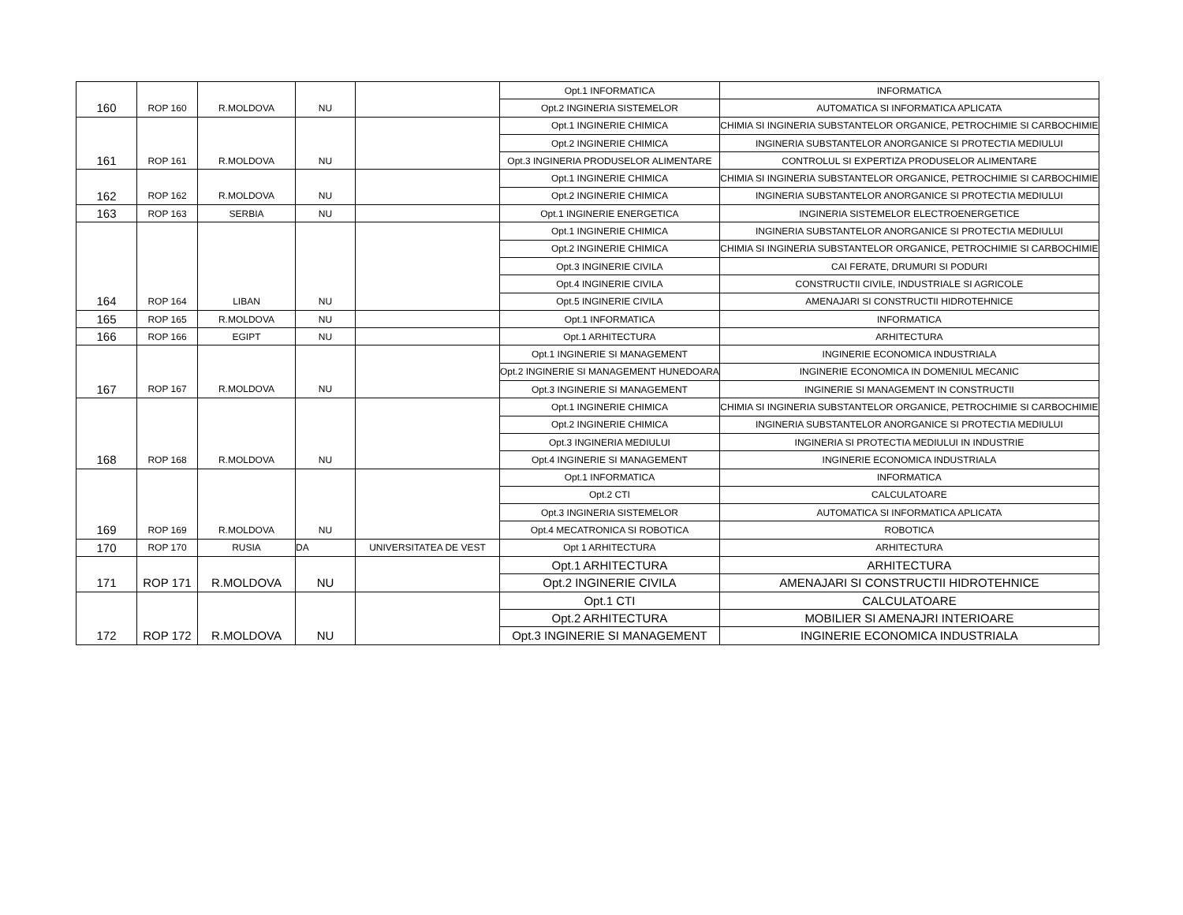| | | | | | Opt.1 INFORMATICA | INFORMATICA |
| 160 | ROP 160 | R.MOLDOVA | NU | | Opt.2 INGINERIA SISTEMELOR | AUTOMATICA SI INFORMATICA APLICATA |
| | | | | | Opt.1 INGINERIE CHIMICA | CHIMIA SI INGINERIA SUBSTANTELOR ORGANICE, PETROCHIMIE SI CARBOCHIMIE |
| | | | | | Opt.2 INGINERIE CHIMICA | INGINERIA SUBSTANTELOR ANORGANICE SI PROTECTIA MEDIULUI |
| 161 | ROP 161 | R.MOLDOVA | NU | | Opt.3 INGINERIA PRODUSELOR ALIMENTARE | CONTROLUL SI EXPERTIZA PRODUSELOR ALIMENTARE |
| | | | | | Opt.1 INGINERIE CHIMICA | CHIMIA SI INGINERIA SUBSTANTELOR ORGANICE, PETROCHIMIE SI CARBOCHIMIE |
| 162 | ROP 162 | R.MOLDOVA | NU | | Opt.2 INGINERIE CHIMICA | INGINERIA SUBSTANTELOR ANORGANICE SI PROTECTIA MEDIULUI |
| 163 | ROP 163 | SERBIA | NU | | Opt.1 INGINERIE ENERGETICA | INGINERIA SISTEMELOR ELECTROENERGETICE |
| | | | | | Opt.1 INGINERIE CHIMICA | INGINERIA SUBSTANTELOR ANORGANICE SI PROTECTIA MEDIULUI |
| | | | | | Opt.2 INGINERIE CHIMICA | CHIMIA SI INGINERIA SUBSTANTELOR ORGANICE, PETROCHIMIE SI CARBOCHIMIE |
| | | | | | Opt.3 INGINERIE CIVILA | CAI FERATE, DRUMURI SI PODURI |
| | | | | | Opt.4 INGINERIE CIVILA | CONSTRUCTII CIVILE, INDUSTRIALE SI AGRICOLE |
| 164 | ROP 164 | LIBAN | NU | | Opt.5 INGINERIE CIVILA | AMENAJARI SI CONSTRUCTII HIDROTEHNICE |
| 165 | ROP 165 | R.MOLDOVA | NU | | Opt.1 INFORMATICA | INFORMATICA |
| 166 | ROP 166 | EGIPT | NU | | Opt.1 ARHITECTURA | ARHITECTURA |
| | | | | | Opt.1 INGINERIE SI MANAGEMENT | INGINERIE ECONOMICA INDUSTRIALA |
| | | | | | Opt.2 INGINERIE SI MANAGEMENT HUNEDOARA | INGINERIE ECONOMICA IN DOMENIUL MECANIC |
| 167 | ROP 167 | R.MOLDOVA | NU | | Opt.3 INGINERIE SI MANAGEMENT | INGINERIE SI MANAGEMENT IN CONSTRUCTII |
| | | | | | Opt.1 INGINERIE CHIMICA | CHIMIA SI INGINERIA SUBSTANTELOR ORGANICE, PETROCHIMIE SI CARBOCHIMIE |
| | | | | | Opt.2 INGINERIE CHIMICA | INGINERIA SUBSTANTELOR ANORGANICE SI PROTECTIA MEDIULUI |
| | | | | | Opt.3 INGINERIA MEDIULUI | INGINERIA SI PROTECTIA MEDIULUI IN INDUSTRIE |
| 168 | ROP 168 | R.MOLDOVA | NU | | Opt.4 INGINERIE SI MANAGEMENT | INGINERIE ECONOMICA INDUSTRIALA |
| | | | | | Opt.1 INFORMATICA | INFORMATICA |
| | | | | | Opt.2 CTI | CALCULATOARE |
| | | | | | Opt.3 INGINERIA SISTEMELOR | AUTOMATICA SI INFORMATICA APLICATA |
| 169 | ROP 169 | R.MOLDOVA | NU | | Opt.4 MECATRONICA SI ROBOTICA | ROBOTICA |
| 170 | ROP 170 | RUSIA | DA | UNIVERSITATEA DE VEST | Opt 1 ARHITECTURA | ARHITECTURA |
| | | | | | Opt.1 ARHITECTURA | ARHITECTURA |
| 171 | ROP 171 | R.MOLDOVA | NU | | Opt.2 INGINERIE CIVILA | AMENAJARI SI CONSTRUCTII HIDROTEHNICE |
| | | | | | Opt.1 CTI | CALCULATOARE |
| | | | | | Opt.2 ARHITECTURA | MOBILIER SI AMENAJRI INTERIOARE |
| 172 | ROP 172 | R.MOLDOVA | NU | | Opt.3 INGINERIE SI MANAGEMENT | INGINERIE ECONOMICA INDUSTRIALA |